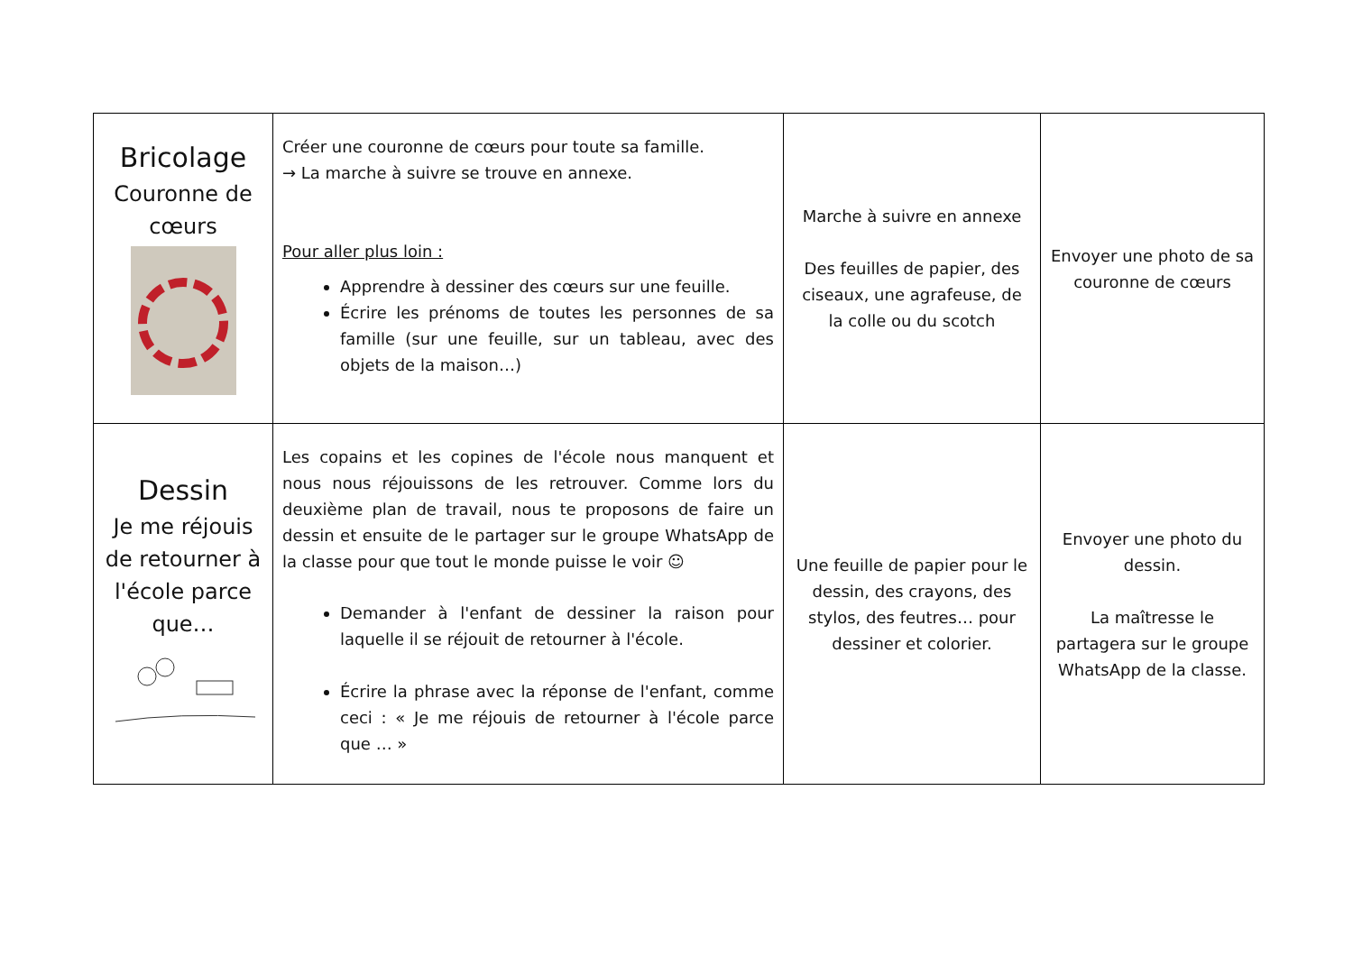| Bricolage Couronne de cœurs | Créer une couronne de cœurs pour toute sa famille. → La marche à suivre se trouve en annexe. Pour aller plus loin : Apprendre à dessiner des cœurs sur une feuille. Écrire les prénoms de toutes les personnes de sa famille (sur une feuille, sur un tableau, avec des objets de la maison…) | Marche à suivre en annexe Des feuilles de papier, des ciseaux, une agrafeuse, de la colle ou du scotch | Envoyer une photo de sa couronne de cœurs |
| Dessin Je me réjouis de retourner à l'école parce que… | Les copains et les copines de l'école nous manquent et nous nous réjouissons de les retrouver. Comme lors du deuxième plan de travail, nous te proposons de faire un dessin et ensuite de le partager sur le groupe WhatsApp de la classe pour que tout le monde puisse le voir ☺ Demander à l'enfant de dessiner la raison pour laquelle il se réjouit de retourner à l'école. Écrire la phrase avec la réponse de l'enfant, comme ceci : « Je me réjouis de retourner à l'école parce que … » | Une feuille de papier pour le dessin, des crayons, des stylos, des feutres… pour dessiner et colorier. | Envoyer une photo du dessin. La maîtresse le partagera sur le groupe WhatsApp de la classe. |